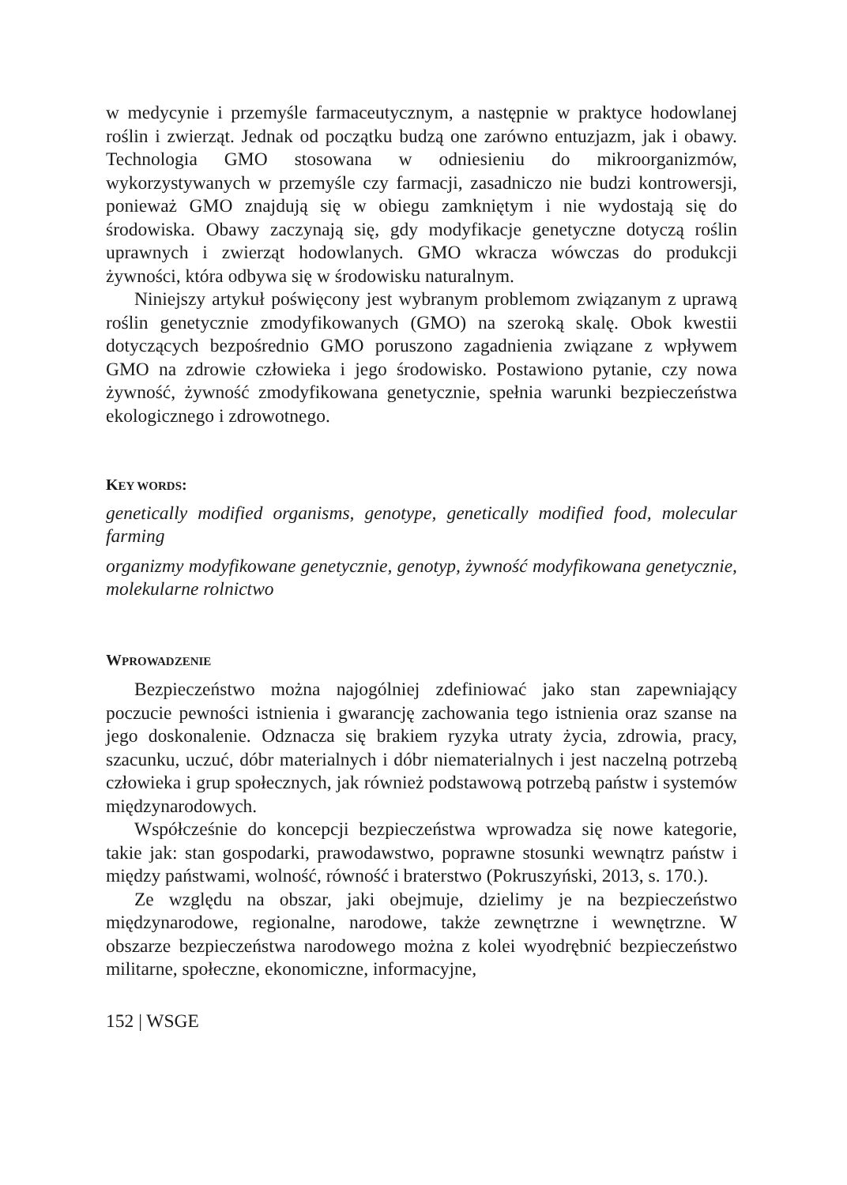w medycynie i przemyśle farmaceutycznym, a następnie w praktyce hodowlanej roślin i zwierząt. Jednak od początku budzą one zarówno entuzjazm, jak i obawy. Technologia GMO stosowana w odniesieniu do mikroorganizmów, wykorzystywanych w przemyśle czy farmacji, zasadniczo nie budzi kontrowersji, ponieważ GMO znajdują się w obiegu zamkniętym i nie wydostają się do środowiska. Obawy zaczynają się, gdy modyfikacje genetyczne dotyczą roślin uprawnych i zwierząt hodowlanych. GMO wkracza wówczas do produkcji żywności, która odbywa się w środowisku naturalnym.
Niniejszy artykuł poświęcony jest wybranym problemom związanym z uprawą roślin genetycznie zmodyfikowanych (GMO) na szeroką skalę. Obok kwestii dotyczących bezpośrednio GMO poruszono zagadnienia związane z wpływem GMO na zdrowie człowieka i jego środowisko. Postawiono pytanie, czy nowa żywność, żywność zmodyfikowana genetycznie, spełnia warunki bezpieczeństwa ekologicznego i zdrowotnego.
KEY WORDS:
genetically modified organisms, genotype, genetically modified food, molecular farming
organizmy modyfikowane genetycznie, genotyp, żywność modyfikowana genetycznie, molekularne rolnictwo
WPROWADZENIE
Bezpieczeństwo można najogólniej zdefiniować jako stan zapewniający poczucie pewności istnienia i gwarancję zachowania tego istnienia oraz szanse na jego doskonalenie. Odznacza się brakiem ryzyka utraty życia, zdrowia, pracy, szacunku, uczuć, dóbr materialnych i dóbr niematerialnych i jest naczelną potrzebą człowieka i grup społecznych, jak również podstawową potrzebą państw i systemów międzynarodowych.
Współcześnie do koncepcji bezpieczeństwa wprowadza się nowe kategorie, takie jak: stan gospodarki, prawodawstwo, poprawne stosunki wewnątrz państw i między państwami, wolność, równość i braterstwo (Pokruszyński, 2013, s. 170.).
Ze względu na obszar, jaki obejmuje, dzielimy je na bezpieczeństwo międzynarodowe, regionalne, narodowe, także zewnętrzne i wewnętrzne. W obszarze bezpieczeństwa narodowego można z kolei wyodrębnić bezpieczeństwo militarne, społeczne, ekonomiczne, informacyjne,
152 | WSGE